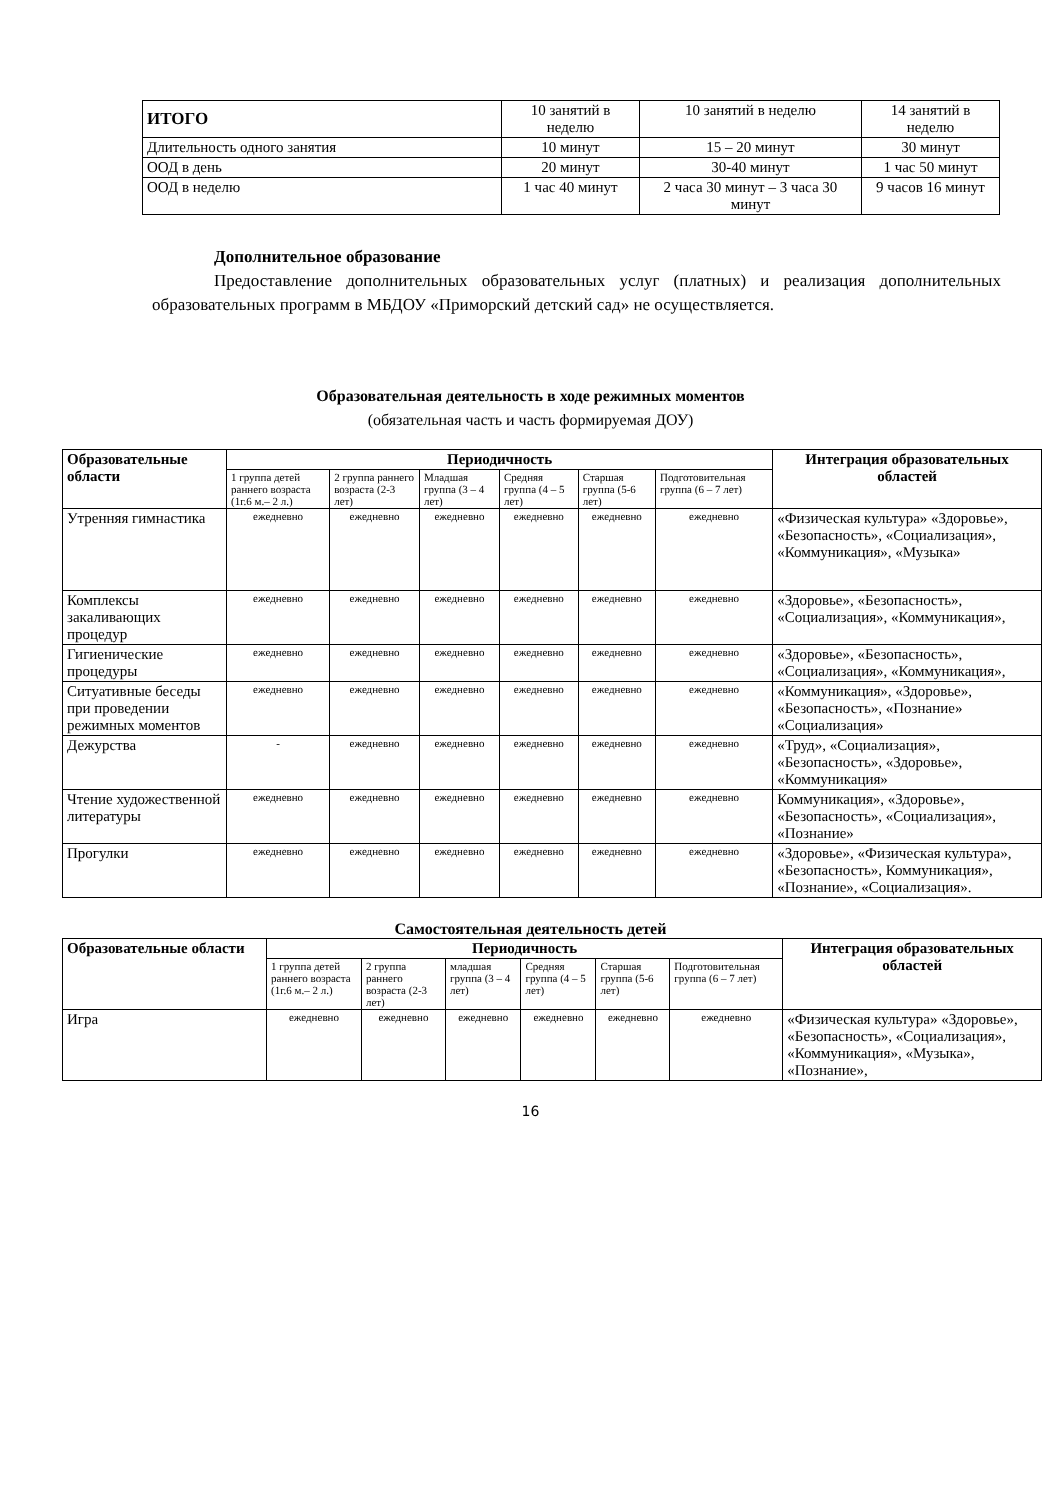| ИТОГО | 10 занятий в неделю | 10 занятий в неделю | 14 занятий в неделю |
| Длительность одного занятия | 10 минут | 15 – 20 минут | 30 минут |
| ООД в день | 20 минут | 30-40 минут | 1 час 50 минут |
| ООД в неделю | 1 час 40 минут | 2 часа 30 минут – 3 часа 30 минут | 9 часов 16 минут |
Дополнительное образование
Предоставление дополнительных образовательных услуг (платных) и реализация дополнительных образовательных программ в МБДОУ «Приморский детский сад» не осуществляется.
Образовательная деятельность в ходе режимных моментов
(обязательная часть и часть формируемая ДОУ)
| Образовательные области | Периодичность | | | | | | Интеграция образовательных областей |
| --- | --- | --- | --- | --- | --- | --- | --- |
| | 1 группа детей раннего возраста (1г.6 м.– 2 л.) | 2 группа раннего возраста (2-3 лет) | Младшая группа (3 – 4 лет) | Средняя группа (4 – 5 лет) | Старшая группа (5-6 лет) | Подготовительная группа (6 – 7 лет) | |
| Утренняя гимнастика | ежедневно | ежедневно | ежедневно | ежедневно | ежедневно | ежедневно | «Физическая культура» «Здоровье», «Безопасность», «Социализация», «Коммуникация», «Музыка» |
| Комплексы закаливающих процедур | ежедневно | ежедневно | ежедневно | ежедневно | ежедневно | ежедневно | «Здоровье», «Безопасность», «Социализация», «Коммуникация», |
| Гигиенические процедуры | ежедневно | ежедневно | ежедневно | ежедневно | ежедневно | ежедневно | «Здоровье», «Безопасность», «Социализация», «Коммуникация», |
| Ситуативные беседы при проведении режимных моментов | ежедневно | ежедневно | ежедневно | ежедневно | ежедневно | ежедневно | «Коммуникация», «Здоровье», «Безопасность», «Познание» «Социализация» |
| Дежурства | - | ежедневно | ежедневно | ежедневно | ежедневно | ежедневно | «Труд», «Социализация», «Безопасность», «Здоровье», «Коммуникация» |
| Чтение художественной литературы | ежедневно | ежедневно | ежедневно | ежедневно | ежедневно | ежедневно | Коммуникация», «Здоровье», «Безопасность», «Социализация», «Познание» |
| Прогулки | ежедневно | ежедневно | ежедневно | ежедневно | ежедневно | ежедневно | «Здоровье», «Физическая культура», «Безопасность», Коммуникация», «Познание», «Социализация». |
Самостоятельная деятельность детей
| Образовательные области | Периодичность | | | | | | Интеграция образовательных областей |
| --- | --- | --- | --- | --- | --- | --- | --- |
| | 1 группа детей раннего возраста (1г.6 м.– 2 л.) | 2 группа раннего возраста (2-3 лет) | младшая группа (3 – 4 лет) | Средняя группа (4 – 5 лет) | Старшая группа (5-6 лет) | Подготовительная группа (6 – 7 лет) | |
| Игра | ежедневно | ежедневно | ежедневно | ежедневно | ежедневно | ежедневно | «Физическая культура» «Здоровье», «Безопасность», «Социализация», «Коммуникация», «Музыка», «Познание», |
16